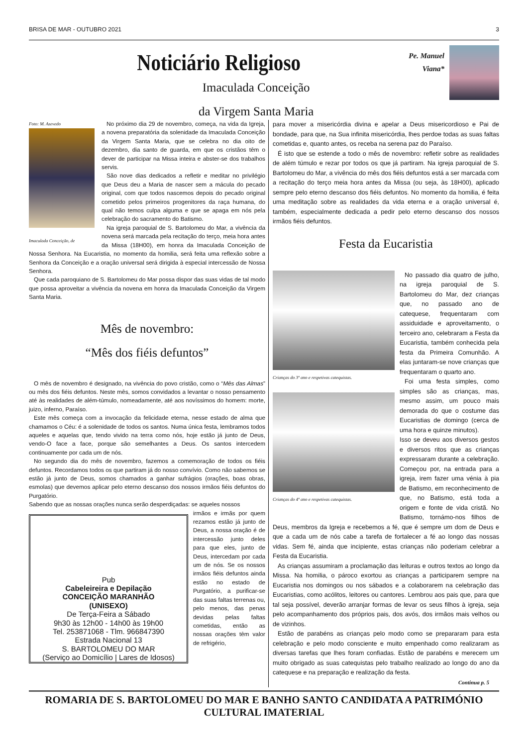BRISA DE MAR - OUTUBRO 2021 3
Noticiário Religioso
Imaculada Conceição
da Virgem Santa Maria
Pe. Manuel
Viana*
Foto: M. Azevedo
Imaculada Conceição, de
No próximo dia 29 de novembro, começa, na vida da Igreja, a novena preparatória da solenidade da Imaculada Conceição da Virgem Santa Maria, que se celebra no dia oito de dezembro, dia santo de guarda, em que os cristãos têm o dever de participar na Missa inteira e abster-se dos trabalhos servis.
São nove dias dedicados a refletir e meditar no privilégio que Deus deu a Maria de nascer sem a mácula do pecado original, com que todos nascemos depois do pecado original cometido pelos primeiros progenitores da raça humana, do qual não temos culpa alguma e que se apaga em nós pela celebração do sacramento do Batismo.
Na igreja paroquial de S. Bartolomeu do Mar, a vivência da novena será marcada pela recitação do terço, meia hora antes da Missa (18H00), em honra da Imaculada Conceição de Nossa Senhora. Na Eucaristia, no momento da homilia, será feita uma reflexão sobre a Senhora da Conceição e a oração universal será dirigida à especial intercessão de Nossa Senhora.
Que cada paroquiano de S. Bartolomeu do Mar possa dispor das suas vidas de tal modo que possa aproveitar a vivência da novena em honra da Imaculada Conceição da Virgem Santa Maria.
Mês de novembro:
“Mês dos fiéis defuntos”
O mês de novembro é designado, na vivência do povo cristão, como o “Mês das Almas” ou mês dos fiéis defuntos. Neste mês, somos convidados a levantar o nosso pensamento até às realidades de além-túmulo, nomeadamente, até aos novíssimos do homem: morte, juizo, inferno, Paraíso.
Este mês começa com a invocação da felicidade eterna, nesse estado de alma que chamamos o Céu: é a solenidade de todos os santos. Numa única festa, lembramos todos aqueles e aquelas que, tendo vivido na terra como nós, hoje estão já junto de Deus, vendo-O face a face, porque são semelhantes a Deus. Os santos intercedem continuamente por cada um de nós.
No segundo dia do mês de novembro, fazemos a comemoração de todos os fiéis defuntos. Recordamos todos os que partiram já do nosso convívio. Como não sabemos se estão já junto de Deus, somos chamados a ganhar sufrágios (orações, boas obras, esmolas) que devemos aplicar pelo eterno descanso dos nossos irmãos fiéis defuntos do Purgatório.
Sabendo que as nossas orações nunca serão desperdiçadas: se aqueles nossos
Pub
Cabeleireira e Depilação
CONCEIÇÃO MARANHÃO
(UNISEXO)
De Terça-Feira a Sábado
9h30 às 12h00 - 14h00 às 19h00
Tel. 253871068 - Tlm. 966847390
Estrada Nacional 13
S. BARTOLOMEU DO MAR
(Serviço ao Domicílio | Lares de Idosos)
irmãos e irmãs por quem rezamos estão já junto de Deus, a nossa oração é de intercessão junto deles para que eles, junto de Deus, intercedam por cada um de nós. Se os nossos irmãos fiéis defuntos ainda estão no estado de Purgatório, a purificar-se das suas faltas terrenas ou, pelo menos, das penas devidas pelas faltas cometidas, então as nossas orações têm valor de refrigério,
para mover a misericórdia divina e apelar a Deus misericordioso e Pai de bondade, para que, na Sua infinita misericórdia, lhes perdoe todas as suas faltas cometidas e, quanto antes, os receba na serena paz do Paraíso.
É isto que se estende a todo o mês de novembro: refletir sobre as realidades de além túmulo e rezar por todos os que já partiram. Na igreja paroquial de S. Bartolomeu do Mar, a vivência do mês dos fiéis defuntos está a ser marcada com a recitação do terço meia hora antes da Missa (ou seja, às 18H00), aplicado sempre pelo eterno descanso dos fiéis defuntos. No momento da homilia, é feita uma meditação sobre as realidades da vida eterna e a oração universal é, também, especialmente dedicada a pedir pelo eterno descanso dos nossos irmãos fiéis defuntos.
Festa da Eucaristia
Crianças do 3º ano e respetivas catequistas.
Crianças do 4º ano e respetivas catequistas.
No passado dia quatro de julho, na igreja paroquial de S. Bartolomeu do Mar, dez crianças que, no passado ano de catequese, frequentaram com assiduidade e aproveitamento, o terceiro ano, celebraram a Festa da Eucaristia, também conhecida pela festa da Primeira Comunhão. A elas juntaram-se nove crianças que frequentaram o quarto ano.
Foi uma festa simples, como simples são as crianças, mas, mesmo assim, um pouco mais demorada do que o costume das Eucaristias de domingo (cerca de uma hora e quinze minutos).
Isso se deveu aos diversos gestos e diversos ritos que as crianças expressaram durante a celebração. Começou por, na entrada para a igreja, irem fazer uma vénia à pia de Batismo, em reconhecimento de que, no Batismo, está toda a origem e fonte de vida cristã. No Batismo, tornámo-nos filhos de Deus, membros da Igreja e recebemos a fé, que é sempre um dom de Deus e que a cada um de nós cabe a tarefa de fortalecer a fé ao longo das nossas vidas. Sem fé, ainda que incipiente, estas crianças não poderiam celebrar a Festa da Eucaristia.
As crianças assumiram a proclamação das leituras e outros textos ao longo da Missa. Na homilia, o pároco exortou as crianças a participarem sempre na Eucaristia nos domingos ou nos sábados e a colaborarem na celebração das Eucaristias, como acólitos, leitores ou cantores. Lembrou aos pais que, para que tal seja possível, deverão arranjar formas de levar os seus filhos à igreja, seja pelo acompanhamento dos próprios pais, dos avós, dos irmãos mais velhos ou de vizinhos.
Estão de parabéns as crianças pelo modo como se prepararam para esta celebração e pelo modo consciente e muito empenhado como realizaram as diversas tarefas que lhes foram confiadas. Estão de parabéns e merecem um muito obrigado as suas catequistas pelo trabalho realizado ao longo do ano da catequese e na preparação e realização da festa.
Continua p. 5
ROMARIA DE S. BARTOLOMEU DO MAR E BANHO SANTO CANDIDATA A PATRIMÓNIO CULTURAL IMATERIAL